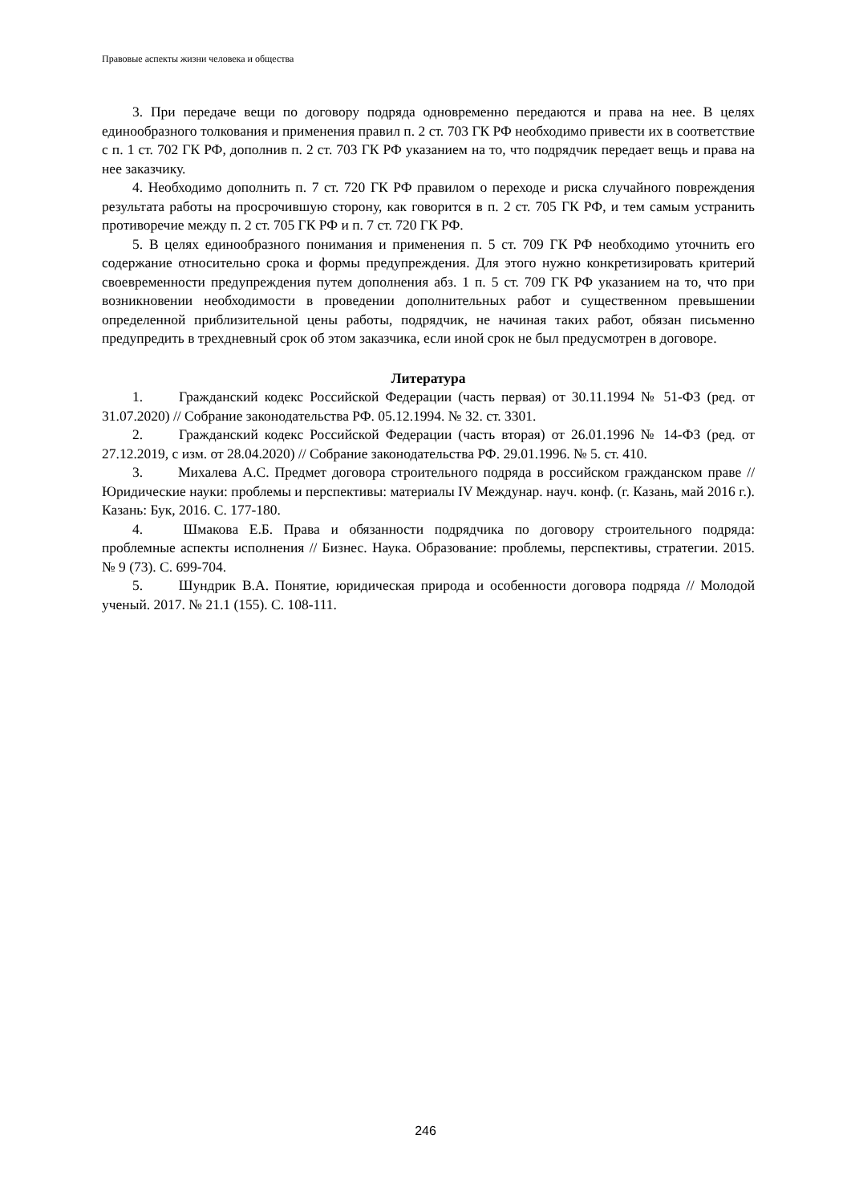Правовые аспекты жизни человека и общества
3. При передаче вещи по договору подряда одновременно передаются и права на нее. В целях единообразного толкования и применения правил п. 2 ст. 703 ГК РФ необходимо привести их в соответствие с п. 1 ст. 702 ГК РФ, дополнив п. 2 ст. 703 ГК РФ указанием на то, что подрядчик передает вещь и права на нее заказчику.
4. Необходимо дополнить п. 7 ст. 720 ГК РФ правилом о переходе и риска случайного повреждения результата работы на просрочившую сторону, как говорится в п. 2 ст. 705 ГК РФ, и тем самым устранить противоречие между п. 2 ст. 705 ГК РФ и п. 7 ст. 720 ГК РФ.
5. В целях единообразного понимания и применения п. 5 ст. 709 ГК РФ необходимо уточнить его содержание относительно срока и формы предупреждения. Для этого нужно конкретизировать критерий своевременности предупреждения путем дополнения абз. 1 п. 5 ст. 709 ГК РФ указанием на то, что при возникновении необходимости в проведении дополнительных работ и существенном превышении определенной приблизительной цены работы, подрядчик, не начиная таких работ, обязан письменно предупредить в трехдневный срок об этом заказчика, если иной срок не был предусмотрен в договоре.
Литература
1. Гражданский кодекс Российской Федерации (часть первая) от 30.11.1994 № 51-ФЗ (ред. от 31.07.2020) // Собрание законодательства РФ. 05.12.1994. № 32. ст. 3301.
2. Гражданский кодекс Российской Федерации (часть вторая) от 26.01.1996 № 14-ФЗ (ред. от 27.12.2019, с изм. от 28.04.2020) // Собрание законодательства РФ. 29.01.1996. № 5. ст. 410.
3. Михалева А.С. Предмет договора строительного подряда в российском гражданском праве // Юридические науки: проблемы и перспективы: материалы IV Междунар. науч. конф. (г. Казань, май 2016 г.). Казань: Бук, 2016. С. 177-180.
4. Шмакова Е.Б. Права и обязанности подрядчика по договору строительного подряда: проблемные аспекты исполнения // Бизнес. Наука. Образование: проблемы, перспективы, стратегии. 2015. № 9 (73). С. 699-704.
5. Шундрик В.А. Понятие, юридическая природа и особенности договора подряда // Молодой ученый. 2017. № 21.1 (155). С. 108-111.
246